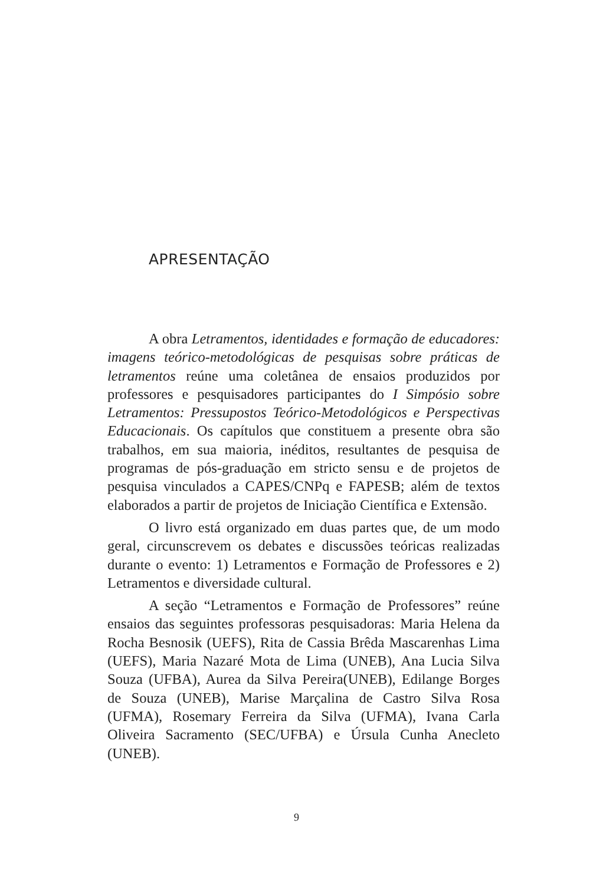APRESENTAÇÃO
A obra Letramentos, identidades e formação de educadores: imagens teórico-metodológicas de pesquisas sobre práticas de letramentos reúne uma coletânea de ensaios produzidos por professores e pesquisadores participantes do I Simpósio sobre Letramentos: Pressupostos Teórico-Metodológicos e Perspectivas Educacionais. Os capítulos que constituem a presente obra são trabalhos, em sua maioria, inéditos, resultantes de pesquisa de programas de pós-graduação em stricto sensu e de projetos de pesquisa vinculados a CAPES/CNPq e FAPESB; além de textos elaborados a partir de projetos de Iniciação Científica e Extensão.
O livro está organizado em duas partes que, de um modo geral, circunscrevem os debates e discussões teóricas realizadas durante o evento: 1) Letramentos e Formação de Professores e 2) Letramentos e diversidade cultural.
A seção “Letramentos e Formação de Professores” reúne ensaios das seguintes professoras pesquisadoras: Maria Helena da Rocha Besnosik (UEFS), Rita de Cassia Brêda Mascarenhas Lima (UEFS), Maria Nazaré Mota de Lima (UNEB), Ana Lucia Silva Souza (UFBA), Aurea da Silva Pereira(UNEB), Edilange Borges de Souza (UNEB), Marise Marçalina de Castro Silva Rosa (UFMA), Rosemary Ferreira da Silva (UFMA), Ivana Carla Oliveira Sacramento (SEC/UFBA) e Úrsula Cunha Anecleto (UNEB).
9